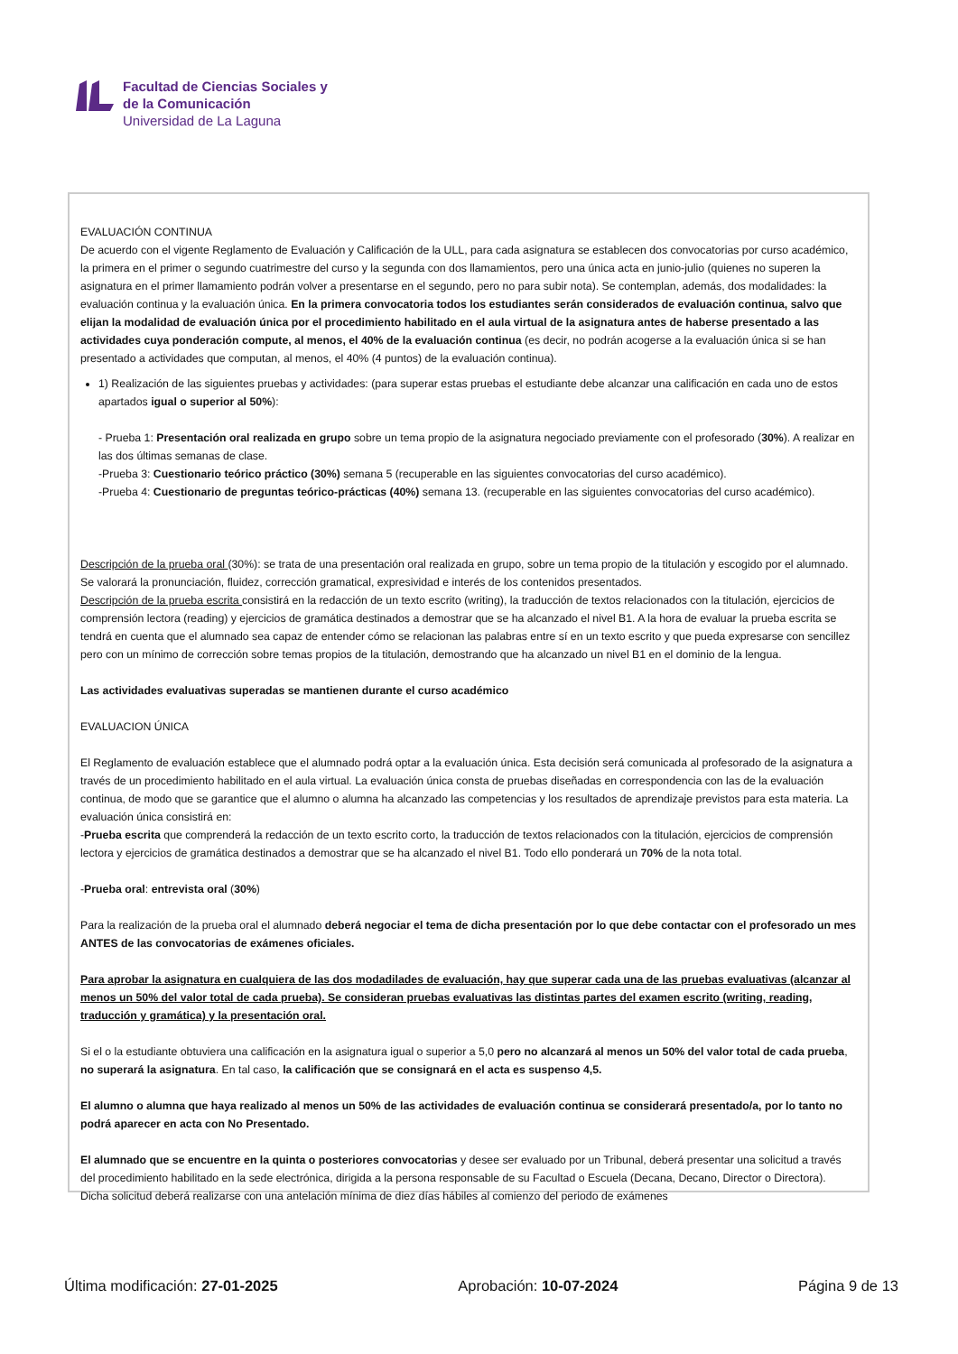Facultad de Ciencias Sociales y
de la Comunicación
Universidad de La Laguna
EVALUACIÓN CONTINUA
De acuerdo con el vigente Reglamento de Evaluación y Calificación de la ULL, para cada asignatura se establecen dos convocatorias por curso académico, la primera en el primer o segundo cuatrimestre del curso y la segunda con dos llamamientos, pero una única acta en junio-julio (quienes no superen la asignatura en el primer llamamiento podrán volver a presentarse en el segundo, pero no para subir nota). Se contemplan, además, dos modalidades: la evaluación continua y la evaluación única. En la primera convocatoria todos los estudiantes serán considerados de evaluación continua, salvo que elijan la modalidad de evaluación única por el procedimiento habilitado en el aula virtual de la asignatura antes de haberse presentado a las actividades cuya ponderación compute, al menos, el 40% de la evaluación continua (es decir, no podrán acogerse a la evaluación única si se han presentado a actividades que computan, al menos, el 40% (4 puntos) de la evaluación continua).
1) Realización de las siguientes pruebas y actividades: (para superar estas pruebas el estudiante debe alcanzar una calificación en cada uno de estos apartados igual o superior al 50%):
- Prueba 1: Presentación oral realizada en grupo sobre un tema propio de la asignatura negociado previamente con el profesorado (30%). A realizar en las dos últimas semanas de clase.
-Prueba 3: Cuestionario teórico práctico (30%) semana 5 (recuperable en las siguientes convocatorias del curso académico).
-Prueba 4: Cuestionario de preguntas teórico-prácticas (40%) semana 13. (recuperable en las siguientes convocatorias del curso académico).
Descripción de la prueba oral (30%): se trata de una presentación oral realizada en grupo, sobre un tema propio de la titulación y escogido por el alumnado. Se valorará la pronunciación, fluidez, corrección gramatical, expresividad e interés de los contenidos presentados.
Descripción de la prueba escrita consistirá en la redacción de un texto escrito (writing), la traducción de textos relacionados con la titulación, ejercicios de comprensión lectora (reading) y ejercicios de gramática destinados a demostrar que se ha alcanzado el nivel B1. A la hora de evaluar la prueba escrita se tendrá en cuenta que el alumnado sea capaz de entender cómo se relacionan las palabras entre sí en un texto escrito y que pueda expresarse con sencillez pero con un mínimo de corrección sobre temas propios de la titulación, demostrando que ha alcanzado un nivel B1 en el dominio de la lengua.
Las actividades evaluativas superadas se mantienen durante el curso académico
EVALUACION ÚNICA
El Reglamento de evaluación establece que el alumnado podrá optar a la evaluación única. Esta decisión será comunicada al profesorado de la asignatura a través de un procedimiento habilitado en el aula virtual. La evaluación única consta de pruebas diseñadas en correspondencia con las de la evaluación continua, de modo que se garantice que el alumno o alumna ha alcanzado las competencias y los resultados de aprendizaje previstos para esta materia. La evaluación única consistirá en:
-Prueba escrita que comprenderá la redacción de un texto escrito corto, la traducción de textos relacionados con la titulación, ejercicios de comprensión lectora y ejercicios de gramática destinados a demostrar que se ha alcanzado el nivel B1. Todo ello ponderará un 70% de la nota total.
-Prueba oral: entrevista oral (30%)
Para la realización de la prueba oral el alumnado deberá negociar el tema de dicha presentación por lo que debe contactar con el profesorado un mes ANTES de las convocatorias de exámenes oficiales.
Para aprobar la asignatura en cualquiera de las dos modadilades de evaluación, hay que superar cada una de las pruebas evaluativas (alcanzar al menos un 50% del valor total de cada prueba). Se consideran pruebas evaluativas las distintas partes del examen escrito (writing, reading, traducción y gramática) y la presentación oral.
Si el o la estudiante obtuviera una calificación en la asignatura igual o superior a 5,0 pero no alcanzará al menos un 50% del valor total de cada prueba, no superará la asignatura. En tal caso, la calificación que se consignará en el acta es suspenso 4,5.
El alumno o alumna que haya realizado al menos un 50% de las actividades de evaluación continua se considerará presentado/a, por lo tanto no podrá aparecer en acta con No Presentado.
El alumnado que se encuentre en la quinta o posteriores convocatorias y desee ser evaluado por un Tribunal, deberá presentar una solicitud a través del procedimiento habilitado en la sede electrónica, dirigida a la persona responsable de su Facultad o Escuela (Decana, Decano, Director o Directora). Dicha solicitud deberá realizarse con una antelación mínima de diez días hábiles al comienzo del periodo de exámenes
Última modificación: 27-01-2025 Aprobación: 10-07-2024 Página 9 de 13